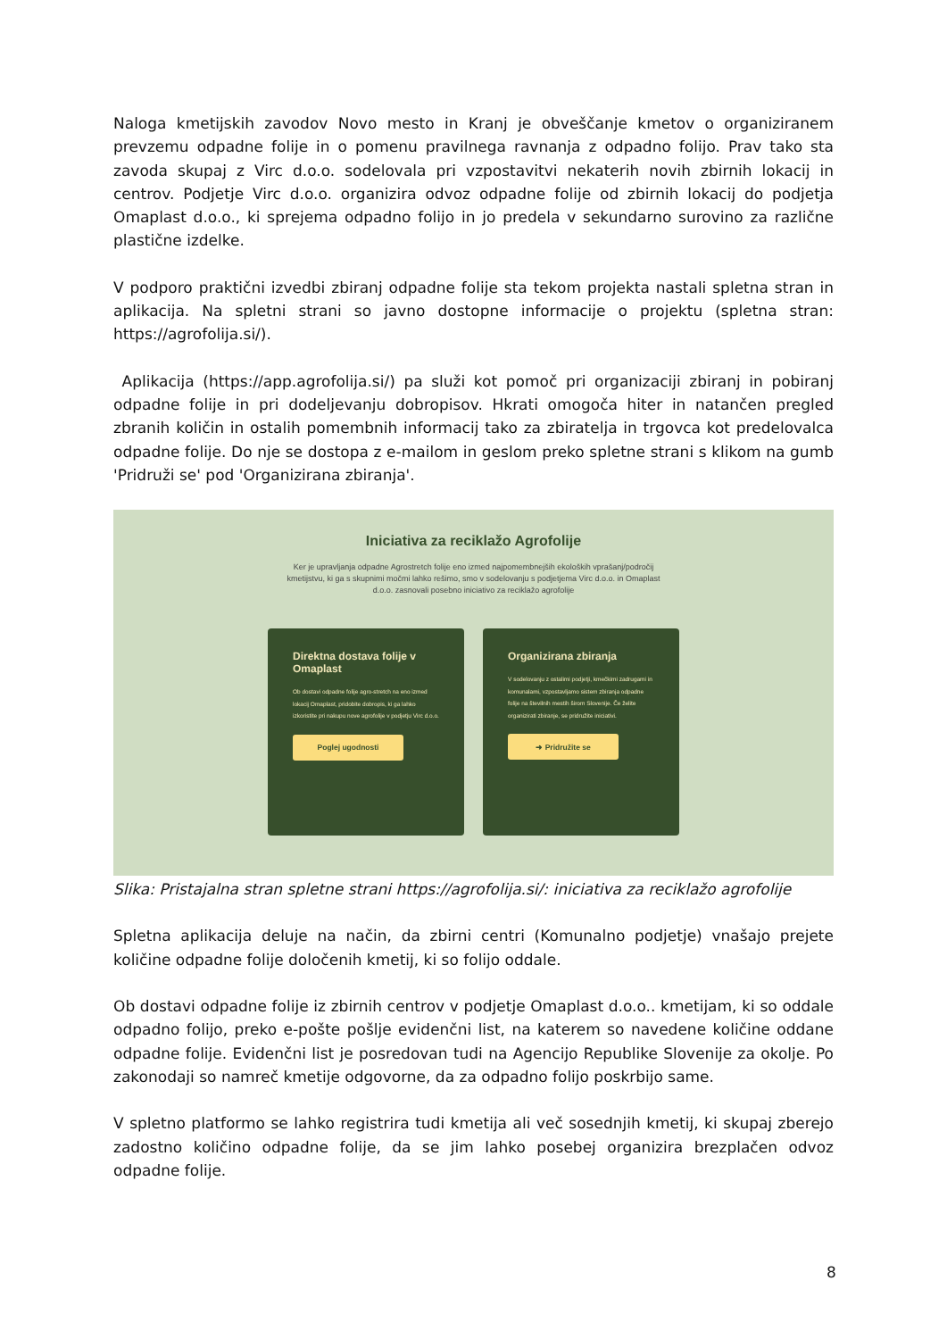Naloga kmetijskih zavodov Novo mesto in Kranj je obveščanje kmetov o organiziranem prevzemu odpadne folije in o pomenu pravilnega ravnanja z odpadno folijo. Prav tako sta zavoda skupaj z Virc d.o.o. sodelovala pri vzpostavitvi nekaterih novih zbirnih lokacij in centrov. Podjetje Virc d.o.o. organizira odvoz odpadne folije od zbirnih lokacij do podjetja Omaplast d.o.o., ki sprejema odpadno folijo in jo predela v sekundarno surovino za različne plastične izdelke.
V podporo praktični izvedbi zbiranj odpadne folije sta tekom projekta nastali spletna stran in aplikacija. Na spletni strani so javno dostopne informacije o projektu (spletna stran: https://agrofolija.si/).
Aplikacija (https://app.agrofolija.si/) pa služi kot pomoč pri organizaciji zbiranj in pobiranj odpadne folije in pri dodeljevanju dobropisov. Hkrati omogoča hiter in natančen pregled zbranih količin in ostalih pomembnih informacij tako za zbiratelja in trgovca kot predelovalca odpadne folije. Do nje se dostopa z e-mailom in geslom preko spletne strani s klikom na gumb 'Pridruži se' pod 'Organizirana zbiranja'.
Iniciativa za reciklažo Agrofolije
Ker je upravljanja odpadne Agrostretch folije eno izmed najpomembnejših ekoloških vprašanj/področij kmetijstvu, ki ga s skupnimi močmi lahko rešimo, smo v sodelovanju s podjetjema Virc d.o.o. in Omaplast d.o.o. zasnovali posebno iniciativo za reciklažo agrofolije
Direktna dostava folije v Omaplast
Ob dostavi odpadne folije agro-stretch na eno izmed lokacij Omaplast, pridobite dobropis, ki ga lahko izkoristite pri nakupu nove agrofolije v podjetju Virc d.o.o.
Poglej ugodnosti
Organizirana zbiranja
V sodelovanju z ostalimi podjetji, kmečkimi zadrugami in komunalami, vzpostavljamo sistem zbiranja odpadne folije na številnih mestih širom Slovenije. Če želite organizirati zbiranje, se pridružite iniciativi.
➜ Pridružite se
Slika: Pristajalna stran spletne strani https://agrofolija.si/: iniciativa za reciklažo agrofolije
Spletna aplikacija deluje na način, da zbirni centri (Komunalno podjetje) vnašajo prejete količine odpadne folije določenih kmetij, ki so folijo oddale.
Ob dostavi odpadne folije iz zbirnih centrov v podjetje Omaplast d.o.o.. kmetijam, ki so oddale odpadno folijo, preko e-pošte pošlje evidenčni list, na katerem so navedene količine oddane odpadne folije. Evidenčni list je posredovan tudi na Agencijo Republike Slovenije za okolje. Po zakonodaji so namreč kmetije odgovorne, da za odpadno folijo poskrbijo same.
V spletno platformo se lahko registrira tudi kmetija ali več sosednjih kmetij, ki skupaj zberejo zadostno količino odpadne folije, da se jim lahko posebej organizira brezplačen odvoz odpadne folije.
8